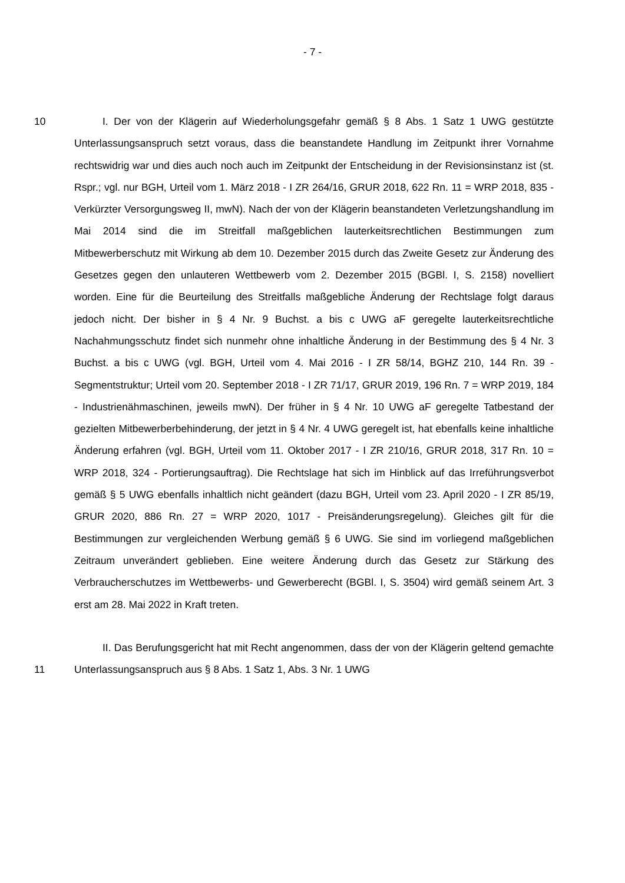- 7 -
10
I. Der von der Klägerin auf Wiederholungsgefahr gemäß § 8 Abs. 1 Satz 1 UWG gestützte Unterlassungsanspruch setzt voraus, dass die beanstandete Handlung im Zeitpunkt ihrer Vornahme rechtswidrig war und dies auch noch auch im Zeitpunkt der Entscheidung in der Revisionsinstanz ist (st. Rspr.; vgl. nur BGH, Urteil vom 1. März 2018 - I ZR 264/16, GRUR 2018, 622 Rn. 11 = WRP 2018, 835 - Verkürzter Versorgungsweg II, mwN). Nach der von der Klägerin beanstandeten Verletzungshandlung im Mai 2014 sind die im Streitfall maßgeblichen lauterkeitsrechtlichen Bestimmungen zum Mitbewerberschutz mit Wirkung ab dem 10. Dezember 2015 durch das Zweite Gesetz zur Änderung des Gesetzes gegen den unlauteren Wettbewerb vom 2. Dezember 2015 (BGBl. I, S. 2158) novelliert worden. Eine für die Beurteilung des Streitfalls maßgebliche Änderung der Rechtslage folgt daraus jedoch nicht. Der bisher in § 4 Nr. 9 Buchst. a bis c UWG aF geregelte lauterkeitsrechtliche Nachahmungsschutz findet sich nunmehr ohne inhaltliche Änderung in der Bestimmung des § 4 Nr. 3 Buchst. a bis c UWG (vgl. BGH, Urteil vom 4. Mai 2016 - I ZR 58/14, BGHZ 210, 144 Rn. 39 - Segmentstruktur; Urteil vom 20. September 2018 - I ZR 71/17, GRUR 2019, 196 Rn. 7 = WRP 2019, 184 - Industrienähmaschinen, jeweils mwN). Der früher in § 4 Nr. 10 UWG aF geregelte Tatbestand der gezielten Mitbewerberbehinderung, der jetzt in § 4 Nr. 4 UWG geregelt ist, hat ebenfalls keine inhaltliche Änderung erfahren (vgl. BGH, Urteil vom 11. Oktober 2017 - I ZR 210/16, GRUR 2018, 317 Rn. 10 = WRP 2018, 324 - Portierungsauftrag). Die Rechtslage hat sich im Hinblick auf das Irreführungsverbot gemäß § 5 UWG ebenfalls inhaltlich nicht geändert (dazu BGH, Urteil vom 23. April 2020 - I ZR 85/19, GRUR 2020, 886 Rn. 27 = WRP 2020, 1017 - Preisänderungsregelung). Gleiches gilt für die Bestimmungen zur vergleichenden Werbung gemäß § 6 UWG. Sie sind im vorliegend maßgeblichen Zeitraum unverändert geblieben. Eine weitere Änderung durch das Gesetz zur Stärkung des Verbraucherschutzes im Wettbewerbs- und Gewerberecht (BGBl. I, S. 3504) wird gemäß seinem Art. 3 erst am 28. Mai 2022 in Kraft treten.
11
II. Das Berufungsgericht hat mit Recht angenommen, dass der von der Klägerin geltend gemachte Unterlassungsanspruch aus § 8 Abs. 1 Satz 1, Abs. 3 Nr. 1 UWG